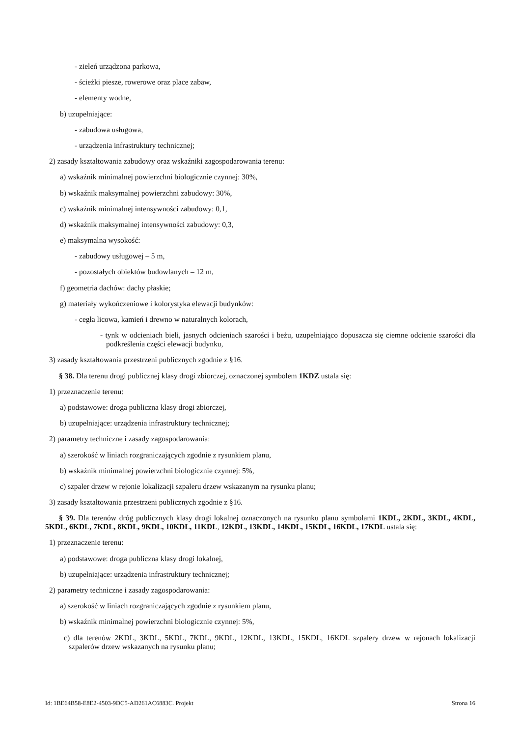- zieleń urządzona parkowa,
- ścieżki piesze, rowerowe oraz place zabaw,
- elementy wodne,
b) uzupełniające:
- zabudowa usługowa,
- urządzenia infrastruktury technicznej;
2) zasady kształtowania zabudowy oraz wskaźniki zagospodarowania terenu:
a) wskaźnik minimalnej powierzchni biologicznie czynnej: 30%,
b) wskaźnik maksymalnej powierzchni zabudowy: 30%,
c) wskaźnik minimalnej intensywności zabudowy: 0,1,
d) wskaźnik maksymalnej intensywności zabudowy: 0,3,
e) maksymalna wysokość:
- zabudowy usługowej – 5 m,
- pozostałych obiektów budowlanych – 12 m,
f) geometria dachów: dachy płaskie;
g) materiały wykończeniowe i kolorystyka elewacji budynków:
- cegła licowa, kamień i drewno w naturalnych kolorach,
- tynk w odcieniach bieli, jasnych odcieniach szarości i beżu, uzupełniająco dopuszcza się ciemne odcienie szarości dla podkreślenia części elewacji budynku,
3) zasady kształtowania przestrzeni publicznych zgodnie z §16.
§ 38. Dla terenu drogi publicznej klasy drogi zbiorczej, oznaczonej symbolem 1KDZ ustala się:
1) przeznaczenie terenu:
a) podstawowe: droga publiczna klasy drogi zbiorczej,
b) uzupełniające: urządzenia infrastruktury technicznej;
2) parametry techniczne i zasady zagospodarowania:
a) szerokość w liniach rozgraniczających zgodnie z rysunkiem planu,
b) wskaźnik minimalnej powierzchni biologicznie czynnej: 5%,
c) szpaler drzew w rejonie lokalizacji szpaleru drzew wskazanym na rysunku planu;
3) zasady kształtowania przestrzeni publicznych zgodnie z §16.
§ 39. Dla terenów dróg publicznych klasy drogi lokalnej oznaczonych na rysunku planu symbolami 1KDL, 2KDL, 3KDL, 4KDL, 5KDL, 6KDL, 7KDL, 8KDL, 9KDL, 10KDL, 11KDL, 12KDL, 13KDL, 14KDL, 15KDL, 16KDL, 17KDL ustala się:
1) przeznaczenie terenu:
a) podstawowe: droga publiczna klasy drogi lokalnej,
b) uzupełniające: urządzenia infrastruktury technicznej;
2) parametry techniczne i zasady zagospodarowania:
a) szerokość w liniach rozgraniczających zgodnie z rysunkiem planu,
b) wskaźnik minimalnej powierzchni biologicznie czynnej: 5%,
c) dla terenów 2KDL, 3KDL, 5KDL, 7KDL, 9KDL, 12KDL, 13KDL, 15KDL, 16KDL szpalery drzew w rejonach lokalizacji szpalerów drzew wskazanych na rysunku planu;
Id: 1BE64B58-E8E2-4503-9DC5-AD261AC6883C. Projekt Strona 16